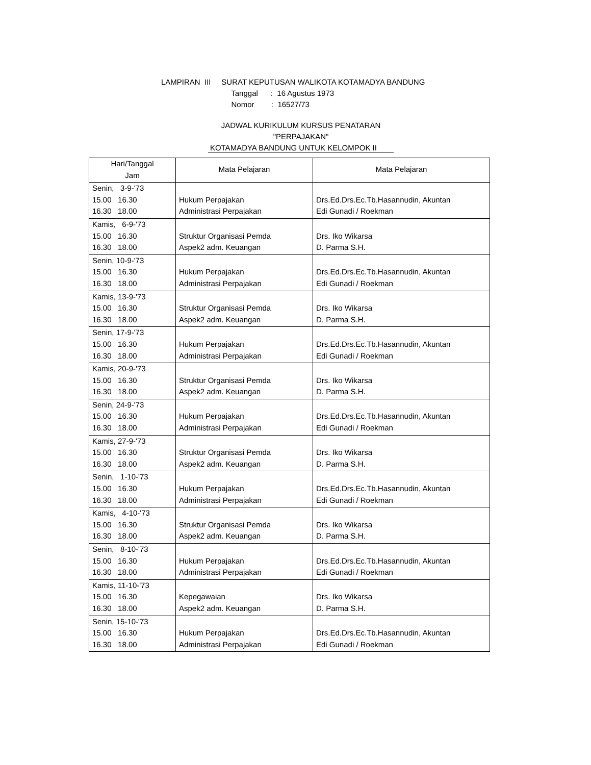LAMPIRAN III SURAT KEPUTUSAN WALIKOTA KOTAMADYA BANDUNG
Tanggal : 16 Agustus 1973
Nomor : 16527/73
JADWAL KURIKULUM KURSUS PENATARAN
"PERPAJAKAN"
KOTAMADYA BANDUNG UNTUK KELOMPOK II
| Hari/Tanggal Jam | Mata Pelajaran | Mata Pelajaran |
| --- | --- | --- |
| Senin, 3-9-'73 15.00 16.30 16.30 18.00 | Hukum Perpajakan Administrasi Perpajakan | Drs.Ed.Drs.Ec.Tb.Hasannudin, Akuntan Edi Gunadi / Roekman |
| Kamis, 6-9-'73 15.00 16.30 16.30 18.00 | Struktur Organisasi Pemda Aspek2 adm. Keuangan | Drs. Iko Wikarsa D. Parma S.H. |
| Senin, 10-9-'73 15.00 16.30 16.30 18.00 | Hukum Perpajakan Administrasi Perpajakan | Drs.Ed.Drs.Ec.Tb.Hasannudin, Akuntan Edi Gunadi / Roekman |
| Kamis, 13-9-'73 15.00 16.30 16.30 18.00 | Struktur Organisasi Pemda Aspek2 adm. Keuangan | Drs. Iko Wikarsa D. Parma S.H. |
| Senin, 17-9-'73 15.00 16.30 16.30 18.00 | Hukum Perpajakan Administrasi Perpajakan | Drs.Ed.Drs.Ec.Tb.Hasannudin, Akuntan Edi Gunadi / Roekman |
| Kamis, 20-9-'73 15.00 16.30 16.30 18.00 | Struktur Organisasi Pemda Aspek2 adm. Keuangan | Drs. Iko Wikarsa D. Parma S.H. |
| Senin, 24-9-'73 15.00 16.30 16.30 18.00 | Hukum Perpajakan Administrasi Perpajakan | Drs.Ed.Drs.Ec.Tb.Hasannudin, Akuntan Edi Gunadi / Roekman |
| Kamis, 27-9-'73 15.00 16.30 16.30 18.00 | Struktur Organisasi Pemda Aspek2 adm. Keuangan | Drs. Iko Wikarsa D. Parma S.H. |
| Senin, 1-10-'73 15.00 16.30 16.30 18.00 | Hukum Perpajakan Administrasi Perpajakan | Drs.Ed.Drs.Ec.Tb.Hasannudin, Akuntan Edi Gunadi / Roekman |
| Kamis, 4-10-'73 15.00 16.30 16.30 18.00 | Struktur Organisasi Pemda Aspek2 adm. Keuangan | Drs. Iko Wikarsa D. Parma S.H. |
| Senin, 8-10-'73 15.00 16.30 16.30 18.00 | Hukum Perpajakan Administrasi Perpajakan | Drs.Ed.Drs.Ec.Tb.Hasannudin, Akuntan Edi Gunadi / Roekman |
| Kamis, 11-10-'73 15.00 16.30 16.30 18.00 | Kepegawaian Aspek2 adm. Keuangan | Drs. Iko Wikarsa D. Parma S.H. |
| Senin, 15-10-'73 15.00 16.30 16.30 18.00 | Hukum Perpajakan Administrasi Perpajakan | Drs.Ed.Drs.Ec.Tb.Hasannudin, Akuntan Edi Gunadi / Roekman |